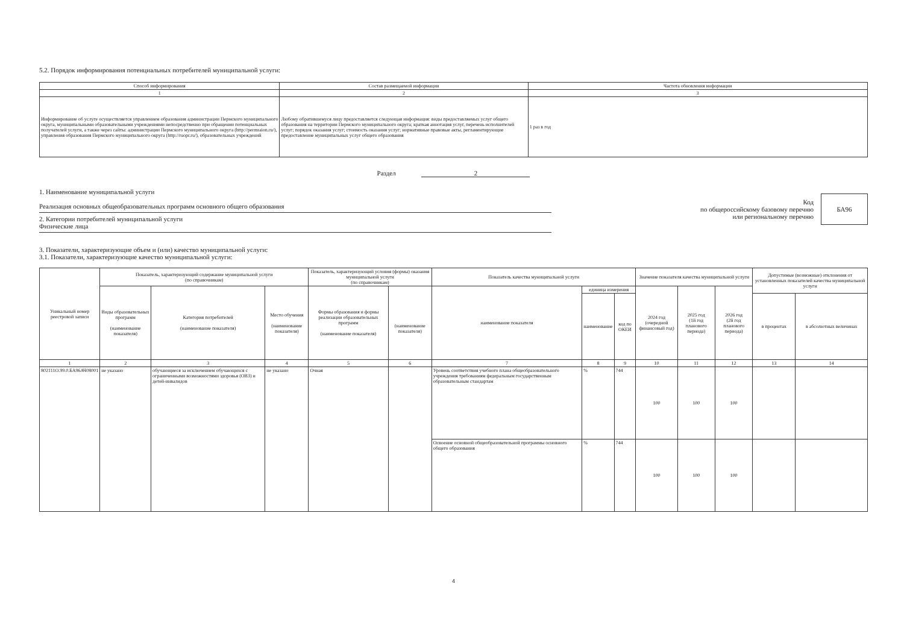5.2. Порядок информирования потенциальных потребителей муниципальной услуги:
| Способ информирования | Состав размещаемой информации | Частота обновления информации |
| --- | --- | --- |
| 1 | 2 | 3 |
| Информирование об услуге осуществляется управлением образования администрации Пермского муниципального округа, муниципальными образовательными учреждениями непосредственно при обращении потенциальных получателей услуги, а также через сайты: администрации Пермского муниципального округа (http://permraion.ru/), управления образования Пермского муниципального округа (http://ruopr.ru/), образовательных учреждений | Любому обратившемуся лицу предоставляется следующая информация: виды предоставляемых услуг общего образования на территории Пермского муниципального округа; краткая аннотация услуг, перечень исполнителей услуг; порядок оказания услуг; стоимость оказания услуг; нормативные правовые акты, регламентирующие предоставление муниципальных услуг общего образования | 1 раз в год |
Раздел 2
1. Наименование муниципальной услуги
Реализация основных общеобразовательных программ основного общего образования
2. Категории потребителей муниципальной услуги
Физические лица
Код
по общероссийскому базовому перечню
или региональному перечню
БА96
3. Показатели, характеризующие объем и (или) качество муниципальной услуги:
3.1. Показатели, характеризующие качество муниципальной услуги:
| Уникальный номер реестровой записи | Показатель, характеризующий содержание муниципальной услуги (по справочникам) | | | Показатель, характеризующий условия (формы) оказания муниципальной услуги (по справочникам) | | Показатель качества муниципальной услуги | | | Значение показателя качества муниципальной услуги | | | Допустимые (возможные) отклонения от установленных показателей качества муниципальной услуги | |
| --- | --- | --- | --- | --- | --- | --- | --- | --- | --- | --- | --- | --- | --- |
| | Виды образовательных программ (наименование показателя) | Категория потребителей (наименование показателя) | Место обучения (наименование показателя) | Формы образования и формы реализации образовательных программ (наименование показателя) | (наименование показателя) | наименование показателя | единица измерения | | 2024 год (очередной финансовый год) | 2025 год (1й год планового периода) | 2026 год (2й год планового периода) | | |
| | | | | | | | наименование | код по ОКЕИ | | | | в процентах | в абсолютных величинах |
| 1 | 2 | 3 | 4 | 5 | 6 | 7 | 8 | 9 | 10 | 11 | 12 | 13 | 14 |
| 802111О.99.0.БА96АЧ08001 | не указано | обучающиеся за исключением обучающихся с ограниченными возможностями здоровья (ОВЗ) и детей-инвалидов | не указано | Очная | | Уровень соответствия учебного плана общеобразовательного учреждения требованиям федеральным государственным образовательным стандартам | % | 744 | 100 | 100 | 100 | | |
| | | | | | | Освоение основной общеобразовательной программы основного общего образования | % | 744 | 100 | 100 | 100 | | |
4